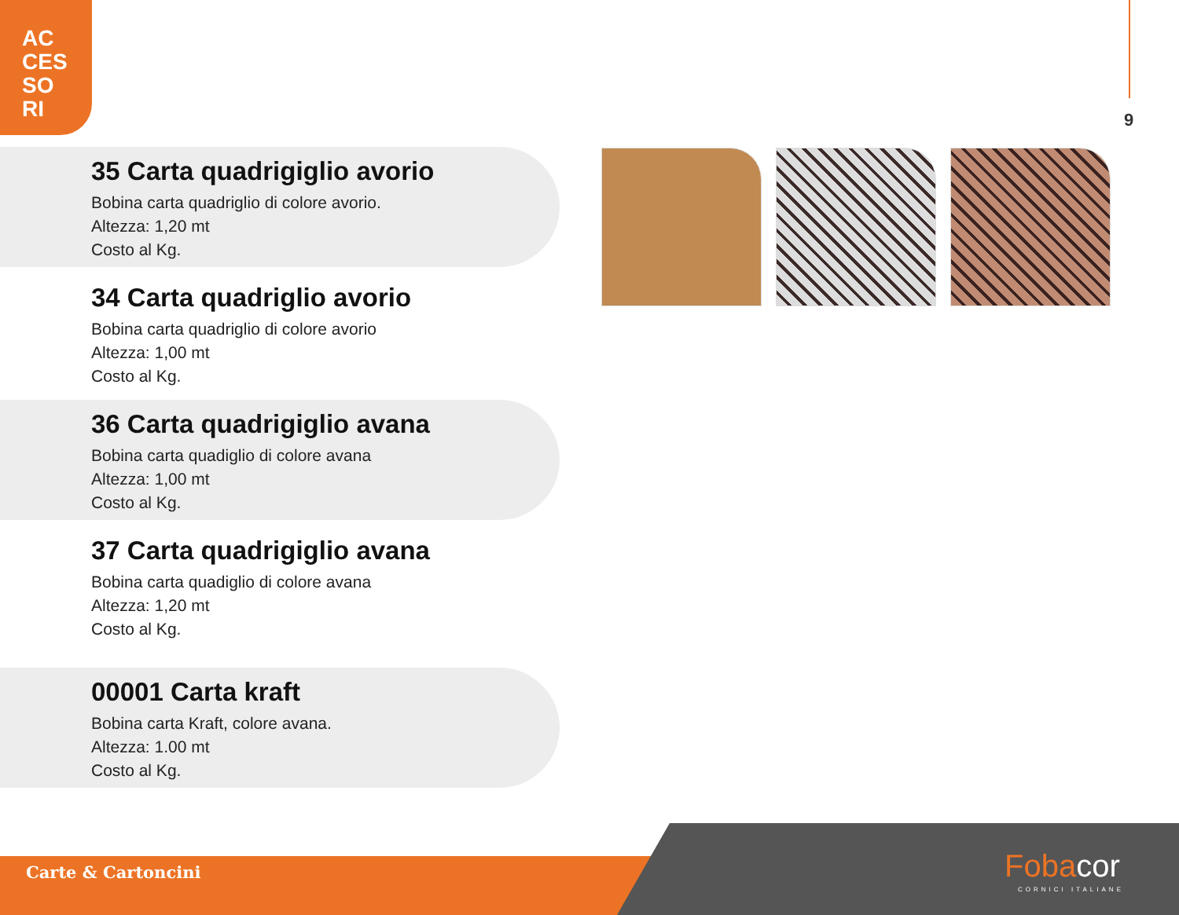AC
CES
SO
RI
9
35 Carta quadrigiglio avorio
Bobina carta quadriglio di colore avorio.
Altezza: 1,20 mt
Costo al Kg.
34 Carta quadriglio avorio
Bobina carta quadriglio di colore avorio
Altezza: 1,00 mt
Costo al Kg.
36 Carta quadrigiglio avana
Bobina carta quadiglio di colore avana
Altezza: 1,00 mt
Costo al Kg.
37 Carta quadrigiglio avana
Bobina carta quadiglio di colore avana
Altezza: 1,20 mt
Costo al Kg.
00001 Carta kraft
Bobina carta Kraft, colore avana.
Altezza: 1.00 mt
Costo al Kg.
Carte & Cartoncini Fobacor
CORNICI ITALIANE